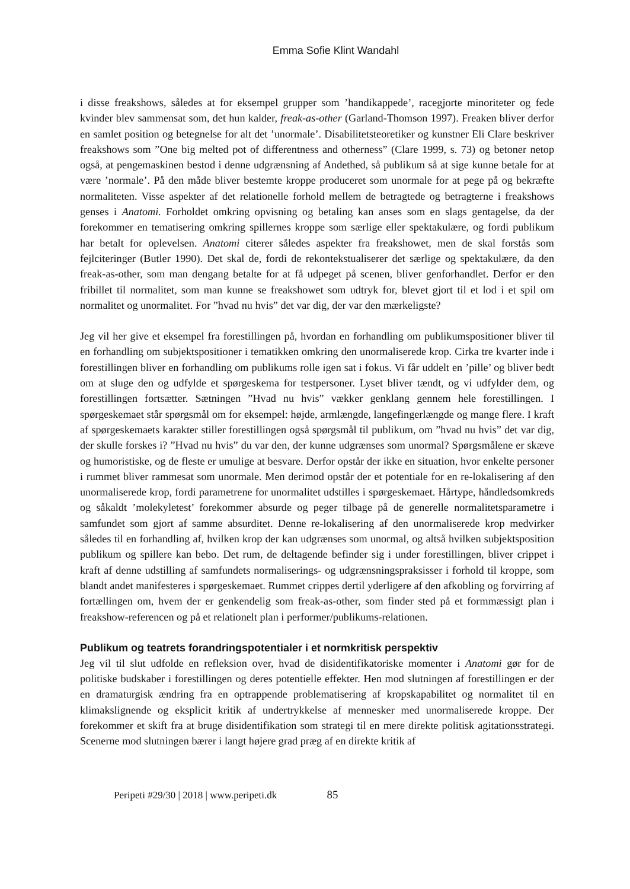Emma Sofie Klint Wandahl
i disse freakshows, således at for eksempel grupper som ’handikappede’, racegjorte minoriteter og fede kvinder blev sammensat som, det hun kalder, freak-as-other (Garland-Thomson 1997). Freaken bliver derfor en samlet position og betegnelse for alt det ’unormale’. Disabilitetsteoretiker og kunstner Eli Clare beskriver freakshows som ”One big melted pot of differentness and otherness” (Clare 1999, s. 73) og betoner netop også, at pengemaskinen bestod i denne udgrænsning af Andethed, så publikum så at sige kunne betale for at være ’normale’. På den måde bliver bestemte kroppe produceret som unormale for at pege på og bekræfte normaliteten. Visse aspekter af det relationelle forhold mellem de betragtede og betragterne i freakshows genses i Anatomi. Forholdet omkring opvisning og betaling kan anses som en slags gentagelse, da der forekommer en tematisering omkring spillernes kroppe som særlige eller spektakulære, og fordi publikum har betalt for oplevelsen. Anatomi citerer således aspekter fra freakshowet, men de skal forstås som fejlciteringer (Butler 1990). Det skal de, fordi de rekontekstualiserer det særlige og spektakulære, da den freak-as-other, som man dengang betalte for at få udpeget på scenen, bliver genforhandlet. Derfor er den fribillet til normalitet, som man kunne se freakshowet som udtryk for, blevet gjort til et lod i et spil om normalitet og unormalitet. For ”hvad nu hvis” det var dig, der var den mærkeligste?
Jeg vil her give et eksempel fra forestillingen på, hvordan en forhandling om publikumspositioner bliver til en forhandling om subjektspositioner i tematikken omkring den unormaliserede krop. Cirka tre kvarter inde i forestillingen bliver en forhandling om publikums rolle igen sat i fokus. Vi får uddelt en ’pille’ og bliver bedt om at sluge den og udfylde et spørgeskema for testpersoner. Lyset bliver tændt, og vi udfylder dem, og forestillingen fortsætter. Sætningen ”Hvad nu hvis” vækker genklang gennem hele forestillingen. I spørgeskemaet står spørgsmål om for eksempel: højde, armlængde, langefingerlængde og mange flere. I kraft af spørgeskemaets karakter stiller forestillingen også spørgsmål til publikum, om ”hvad nu hvis” det var dig, der skulle forskes i? ”Hvad nu hvis” du var den, der kunne udgrænses som unormal? Spørgsmålene er skæve og humoristiske, og de fleste er umulige at besvare. Derfor opstår der ikke en situation, hvor enkelte personer i rummet bliver rammesat som unormale. Men derimod opstår der et potentiale for en re-lokalisering af den unormaliserede krop, fordi parametrene for unormalitet udstilles i spørgeskemaet. Hårtype, håndledsomkreds og såkaldt ’molekyletest’ forekommer absurde og peger tilbage på de generelle normalitetsparametre i samfundet som gjort af samme absurditet. Denne re-lokalisering af den unormaliserede krop medvirker således til en forhandling af, hvilken krop der kan udgrænses som unormal, og altså hvilken subjektsposition publikum og spillere kan bebo. Det rum, de deltagende befinder sig i under forestillingen, bliver crippet i kraft af denne udstilling af samfundets normaliserings- og udgrænsningspraksisser i forhold til kroppe, som blandt andet manifesteres i spørgeskemaet. Rummet crippes dertil yderligere af den afkobling og forvirring af fortællingen om, hvem der er genkendelig som freak-as-other, som finder sted på et formmæssigt plan i freakshow-referencen og på et relationelt plan i performer/publikums-relationen.
Publikum og teatrets forandringspotentialer i et normkritisk perspektiv
Jeg vil til slut udfolde en refleksion over, hvad de disidentifikatoriske momenter i Anatomi gør for de politiske budskaber i forestillingen og deres potentielle effekter. Hen mod slutningen af forestillingen er der en dramaturgisk ændring fra en optrappende problematisering af kropskapabilitet og normalitet til en klimakslignende og eksplicit kritik af undertrykkelse af mennesker med unormaliserede kroppe. Der forekommer et skift fra at bruge disidentifikation som strategi til en mere direkte politisk agitationsstrategi. Scenerne mod slutningen bærer i langt højere grad præg af en direkte kritik af
Peripeti #29/30 | 2018 | www.peripeti.dk 85